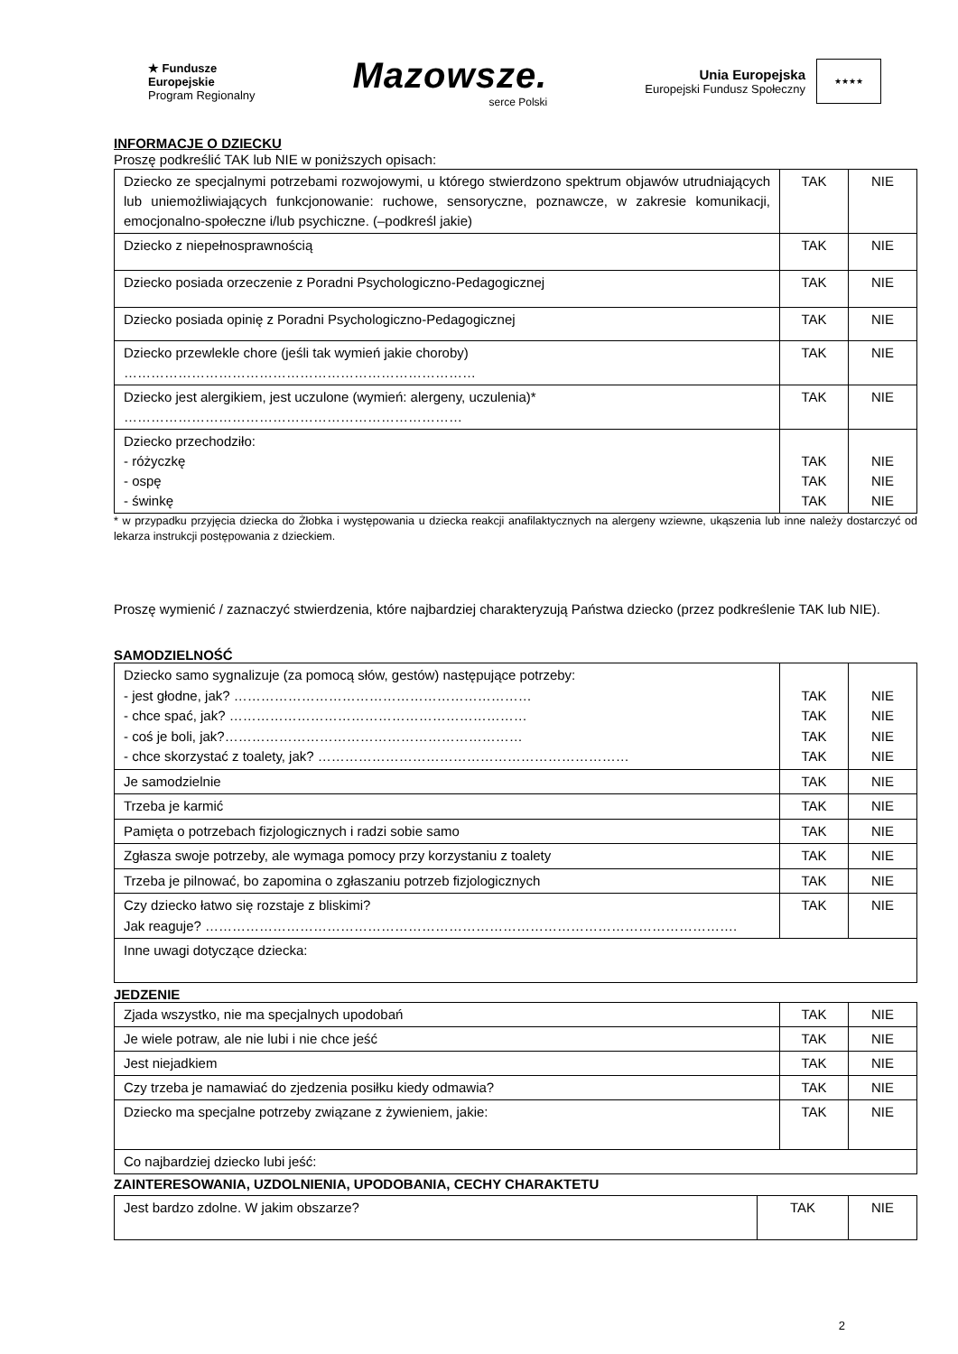★ Fundusze
Europejskie
Program Regionalny
Mazowsze.
serce Polski
Unia Europejska
Europejski Fundusz Społeczny
★★★★
INFORMACJE O DZIECKU
Proszę podkreślić TAK lub NIE w poniższych opisach:
| Dziecko ze specjalnymi potrzebami rozwojowymi, u którego stwierdzono spektrum objawów utrudniających lub uniemożliwiających funkcjonowanie: ruchowe, sensoryczne, poznawcze, w zakresie komunikacji, emocjonalno-społeczne i/lub psychiczne. (–podkreśl jakie) | TAK | NIE |
| Dziecko z niepełnosprawnością | TAK | NIE |
| Dziecko posiada orzeczenie z Poradni Psychologiczno-Pedagogicznej | TAK | NIE |
| Dziecko posiada opinię z Poradni Psychologiczno-Pedagogicznej | TAK | NIE |
| Dziecko przewlekle chore (jeśli tak wymień jakie choroby) …………………………………………………………………… | TAK | NIE |
| Dziecko jest alergikiem, jest uczulone (wymień: alergeny, uczulenia)* ………………………………………………………………… | TAK | NIE |
| Dziecko przechodziło: - różyczkę - ospę - świnkę | TAK TAK TAK | NIE NIE NIE |
* w przypadku przyjęcia dziecka do Żłobka i występowania u dziecka reakcji anafilaktycznych na alergeny wziewne, ukąszenia lub inne należy dostarczyć od lekarza instrukcji postępowania z dzieckiem.
Proszę wymienić / zaznaczyć stwierdzenia, które najbardziej charakteryzują Państwa dziecko (przez podkreślenie TAK lub NIE).
SAMODZIELNOŚĆ
| Dziecko samo sygnalizuje (za pomocą słów, gestów) następujące potrzeby: - jest głodne, jak? ………………………………………………………… - chce spać, jak? ………………………………………………………… - coś je boli, jak?………………………………………………………… - chce skorzystać z toalety, jak? …………………………………………………………… | TAK TAK TAK TAK | NIE NIE NIE NIE |
| Je samodzielnie | TAK | NIE |
| Trzeba je karmić | TAK | NIE |
| Pamięta o potrzebach fizjologicznych i radzi sobie samo | TAK | NIE |
| Zgłasza swoje potrzeby, ale wymaga pomocy przy korzystaniu z toalety | TAK | NIE |
| Trzeba je pilnować, bo zapomina o zgłaszaniu potrzeb fizjologicznych | TAK | NIE |
| Czy dziecko łatwo się rozstaje z bliskimi? Jak reaguje? ………………………………………………………………………………………………………. | TAK | NIE |
| Inne uwagi dotyczące dziecka: | | |
JEDZENIE
| Zjada wszystko, nie ma specjalnych upodobań | TAK | NIE |
| Je wiele potraw, ale nie lubi i nie chce jeść | TAK | NIE |
| Jest niejadkiem | TAK | NIE |
| Czy trzeba je namawiać do zjedzenia posiłku kiedy odmawia? | TAK | NIE |
| Dziecko ma specjalne potrzeby związane z żywieniem, jakie: | TAK | NIE |
| Co najbardziej dziecko lubi jeść: | | |
ZAINTERESOWANIA, UZDOLNIENIA, UPODOBANIA, CECHY CHARAKTETU
| Jest bardzo zdolne. W jakim obszarze? | TAK | NIE |
2